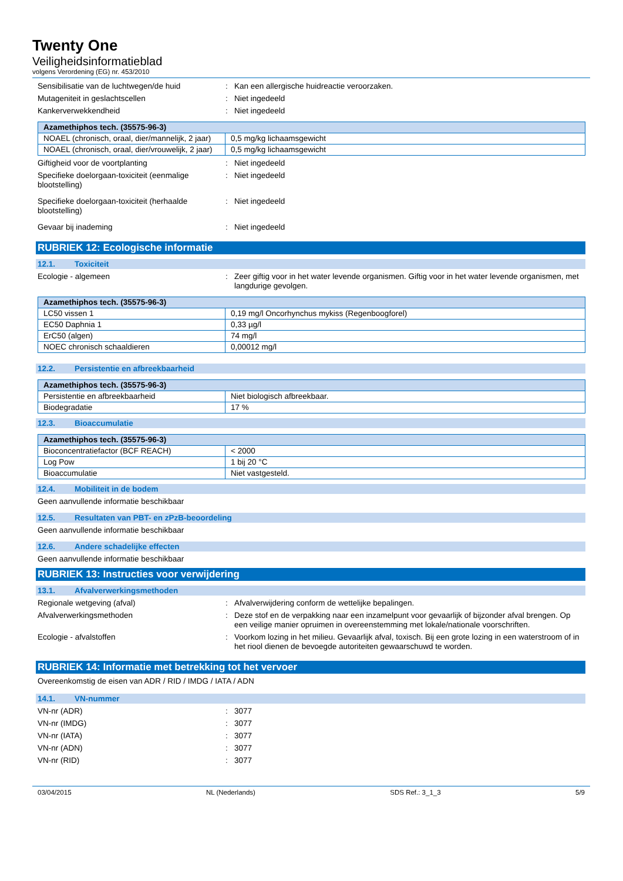Twenty One
Veiligheidsinformatieblad
volgens Verordening (EG) nr. 453/2010
Sensibilisatie van de luchtwegen/de huid
: Kan een allergische huidreactie veroorzaken.
Mutageniteit in geslachtscellen : Niet ingedeeld
Kankerverwekkendheid : Niet ingedeeld
| Azamethiphos tech. (35575-96-3) | |
| --- | --- |
| NOAEL (chronisch, oraal, dier/mannelijk, 2 jaar) | 0,5 mg/kg lichaamsgewicht |
| NOAEL (chronisch, oraal, dier/vrouwelijk, 2 jaar) | 0,5 mg/kg lichaamsgewicht |
Giftigheid voor de voortplanting : Niet ingedeeld
Specifieke doelorgaan-toxiciteit (eenmalige blootstelling)
: Niet ingedeeld
Specifieke doelorgaan-toxiciteit (herhaalde blootstelling)
: Niet ingedeeld
Gevaar bij inademing : Niet ingedeeld
RUBRIEK 12: Ecologische informatie
12.1. Toxiciteit
Ecologie - algemeen : Zeer giftig voor in het water levende organismen. Giftig voor in het water levende organismen, met langdurige gevolgen.
| Azamethiphos tech. (35575-96-3) | |
| --- | --- |
| LC50 vissen 1 | 0,19 mg/l Oncorhynchus mykiss (Regenboogforel) |
| EC50 Daphnia 1 | 0,33 µg/l |
| ErC50 (algen) | 74 mg/l |
| NOEC chronisch schaaldieren | 0,00012 mg/l |
12.2. Persistentie en afbreekbaarheid
| Azamethiphos tech. (35575-96-3) | |
| --- | --- |
| Persistentie en afbreekbaarheid | Niet biologisch afbreekbaar. |
| Biodegradatie | 17 % |
12.3. Bioaccumulatie
| Azamethiphos tech. (35575-96-3) | |
| --- | --- |
| Bioconcentratiefactor (BCF REACH) | < 2000 |
| Log Pow | 1 bij 20 °C |
| Bioaccumulatie | Niet vastgesteld. |
12.4. Mobiliteit in de bodem
Geen aanvullende informatie beschikbaar
12.5. Resultaten van PBT- en zPzB-beoordeling
Geen aanvullende informatie beschikbaar
12.6. Andere schadelijke effecten
Geen aanvullende informatie beschikbaar
RUBRIEK 13: Instructies voor verwijdering
13.1. Afvalverwerkingsmethoden
Regionale wetgeving (afval) : Afvalverwijdering conform de wettelijke bepalingen.
Afvalverwerkingsmethoden : Deze stof en de verpakking naar een inzamelpunt voor gevaarlijk of bijzonder afval brengen. Op een veilige manier opruimen in overeenstemming met lokale/nationale voorschriften.
Ecologie - afvalstoffen : Voorkom lozing in het milieu. Gevaarlijk afval, toxisch. Bij een grote lozing in een waterstroom of in het riool dienen de bevoegde autoriteiten gewaarschuwd te worden.
RUBRIEK 14: Informatie met betrekking tot het vervoer
Overeenkomstig de eisen van ADR / RID / IMDG / IATA / ADN
14.1. VN-nummer
VN-nr (ADR) : 3077
VN-nr (IMDG) : 3077
VN-nr (IATA) : 3077
VN-nr (ADN) : 3077
VN-nr (RID) : 3077
03/04/2015 NL (Nederlands) SDS Ref.: 3_1_3 5/9